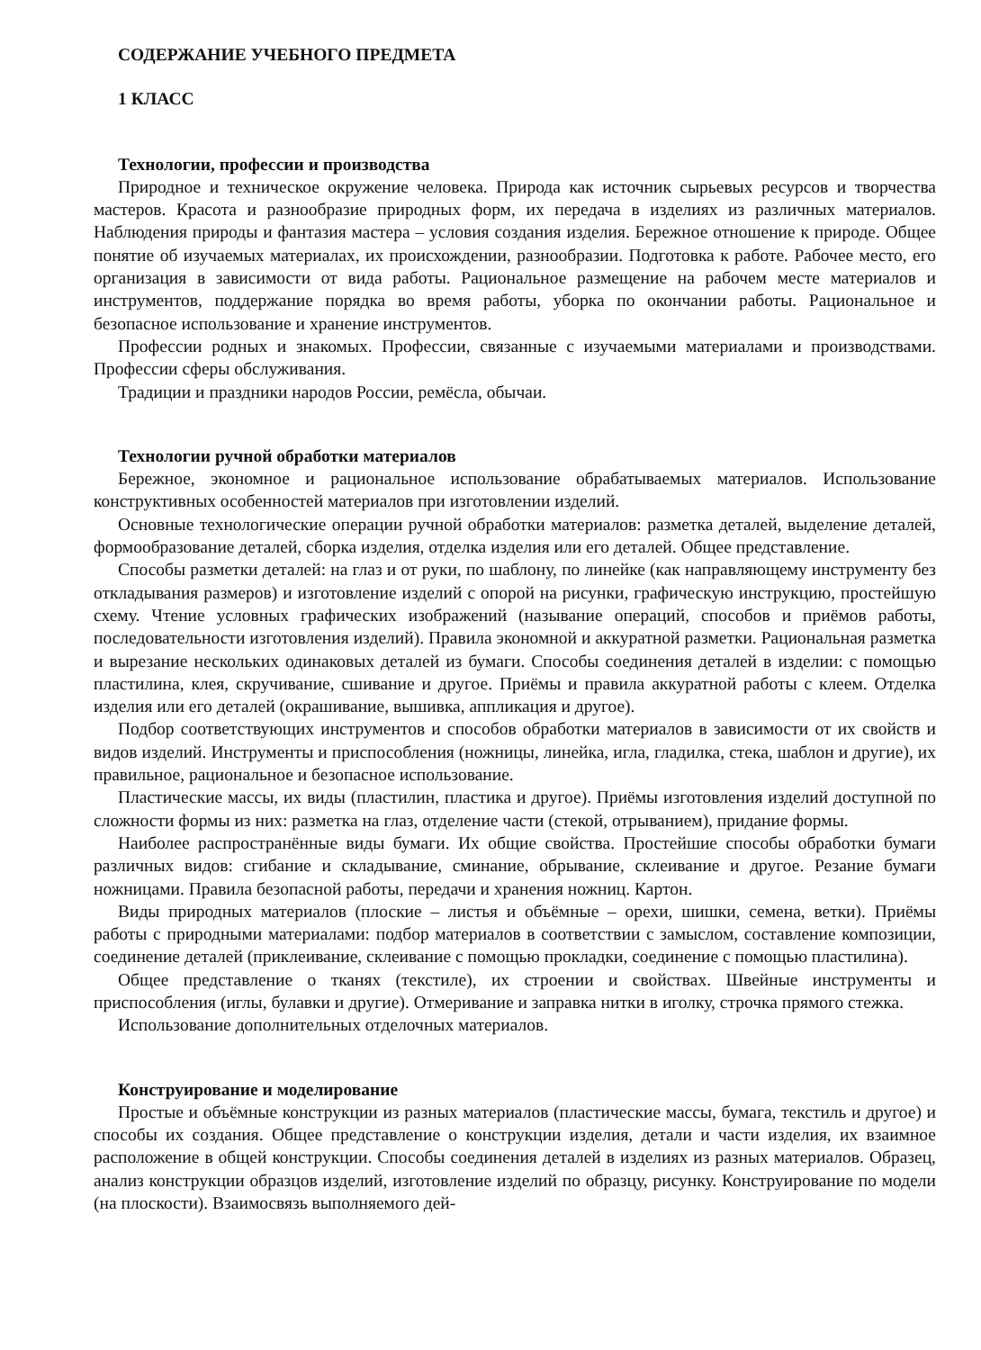СОДЕРЖАНИЕ УЧЕБНОГО ПРЕДМЕТА
1 КЛАСС
Технологии, профессии и производства
Природное и техническое окружение человека. Природа как источник сырьевых ресурсов и творчества мастеров. Красота и разнообразие природных форм, их передача в изделиях из различных материалов. Наблюдения природы и фантазия мастера – условия создания изделия. Бережное отношение к природе. Общее понятие об изучаемых материалах, их происхождении, разнообразии. Подготовка к работе. Рабочее место, его организация в зависимости от вида работы. Рациональное размещение на рабочем месте материалов и инструментов, поддержание порядка во время работы, уборка по окончании работы. Рациональное и безопасное использование и хранение инструментов.
Профессии родных и знакомых. Профессии, связанные с изучаемыми материалами и производствами. Профессии сферы обслуживания.
Традиции и праздники народов России, ремёсла, обычаи.
Технологии ручной обработки материалов
Бережное, экономное и рациональное использование обрабатываемых материалов. Использование конструктивных особенностей материалов при изготовлении изделий.
Основные технологические операции ручной обработки материалов: разметка деталей, выделение деталей, формообразование деталей, сборка изделия, отделка изделия или его деталей. Общее представление.
Способы разметки деталей: на глаз и от руки, по шаблону, по линейке (как направляющему инструменту без откладывания размеров) и изготовление изделий с опорой на рисунки, графическую инструкцию, простейшую схему. Чтение условных графических изображений (называние операций, способов и приёмов работы, последовательности изготовления изделий). Правила экономной и аккуратной разметки. Рациональная разметка и вырезание нескольких одинаковых деталей из бумаги. Способы соединения деталей в изделии: с помощью пластилина, клея, скручивание, сшивание и другое. Приёмы и правила аккуратной работы с клеем. Отделка изделия или его деталей (окрашивание, вышивка, аппликация и другое).
Подбор соответствующих инструментов и способов обработки материалов в зависимости от их свойств и видов изделий. Инструменты и приспособления (ножницы, линейка, игла, гладилка, стека, шаблон и другие), их правильное, рациональное и безопасное использование.
Пластические массы, их виды (пластилин, пластика и другое). Приёмы изготовления изделий доступной по сложности формы из них: разметка на глаз, отделение части (стекой, отрыванием), придание формы.
Наиболее распространённые виды бумаги. Их общие свойства. Простейшие способы обработки бумаги различных видов: сгибание и складывание, сминание, обрывание, склеивание и другое. Резание бумаги ножницами. Правила безопасной работы, передачи и хранения ножниц. Картон.
Виды природных материалов (плоские – листья и объёмные – орехи, шишки, семена, ветки). Приёмы работы с природными материалами: подбор материалов в соответствии с замыслом, составление композиции, соединение деталей (приклеивание, склеивание с помощью прокладки, соединение с помощью пластилина).
Общее представление о тканях (текстиле), их строении и свойствах. Швейные инструменты и приспособления (иглы, булавки и другие). Отмеривание и заправка нитки в иголку, строчка прямого стежка.
Использование дополнительных отделочных материалов.
Конструирование и моделирование
Простые и объёмные конструкции из разных материалов (пластические массы, бумага, текстиль и другое) и способы их создания. Общее представление о конструкции изделия, детали и части изделия, их взаимное расположение в общей конструкции. Способы соединения деталей в изделиях из разных материалов. Образец, анализ конструкции образцов изделий, изготовление изделий по образцу, рисунку. Конструирование по модели (на плоскости). Взаимосвязь выполняемого дей-